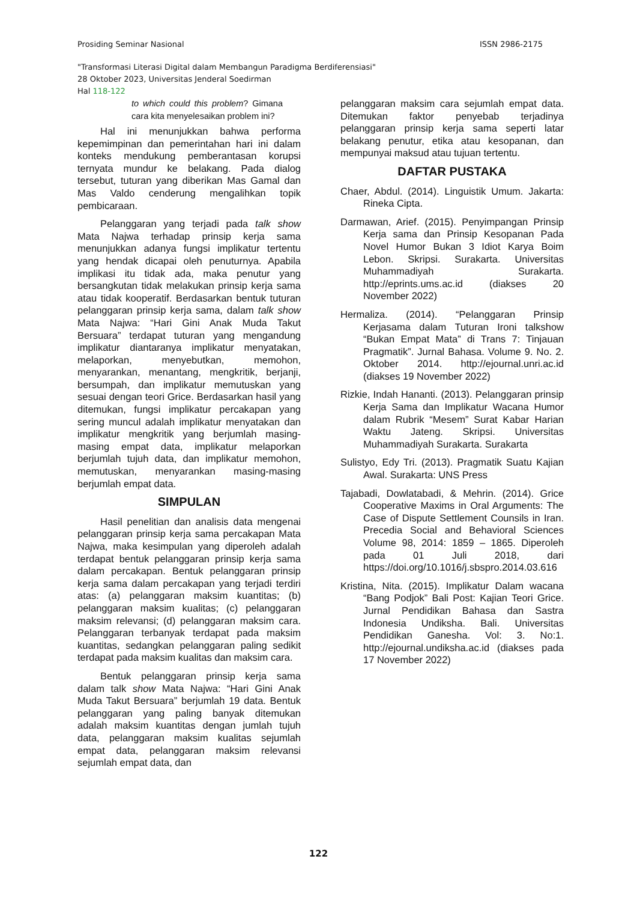Prosiding Seminar Nasional ISSN 2986-2175
"Transformasi Literasi Digital dalam Membangun Paradigma Berdiferensiasi"
28 Oktober 2023, Universitas Jenderal Soedirman
Hal 118-122
to which could this problem? Gimana cara kita menyelesaikan problem ini?
Hal ini menunjukkan bahwa performa kepemimpinan dan pemerintahan hari ini dalam konteks mendukung pemberantasan korupsi ternyata mundur ke belakang. Pada dialog tersebut, tuturan yang diberikan Mas Gamal dan Mas Valdo cenderung mengalihkan topik pembicaraan.
Pelanggaran yang terjadi pada talk show Mata Najwa terhadap prinsip kerja sama menunjukkan adanya fungsi implikatur tertentu yang hendak dicapai oleh penuturnya. Apabila implikasi itu tidak ada, maka penutur yang bersangkutan tidak melakukan prinsip kerja sama atau tidak kooperatif. Berdasarkan bentuk tuturan pelanggaran prinsip kerja sama, dalam talk show Mata Najwa: “Hari Gini Anak Muda Takut Bersuara” terdapat tuturan yang mengandung implikatur diantaranya implikatur menyatakan, melaporkan, menyebutkan, memohon, menyarankan, menantang, mengkritik, berjanji, bersumpah, dan implikatur memutuskan yang sesuai dengan teori Grice. Berdasarkan hasil yang ditemukan, fungsi implikatur percakapan yang sering muncul adalah implikatur menyatakan dan implikatur mengkritik yang berjumlah masing-masing empat data, implikatur melaporkan berjumlah tujuh data, dan implikatur memohon, memutuskan, menyarankan masing-masing berjumlah empat data.
SIMPULAN
Hasil penelitian dan analisis data mengenai pelanggaran prinsip kerja sama percakapan Mata Najwa, maka kesimpulan yang diperoleh adalah terdapat bentuk pelanggaran prinsip kerja sama dalam percakapan. Bentuk pelanggaran prinsip kerja sama dalam percakapan yang terjadi terdiri atas: (a) pelanggaran maksim kuantitas; (b) pelanggaran maksim kualitas; (c) pelanggaran maksim relevansi; (d) pelanggaran maksim cara. Pelanggaran terbanyak terdapat pada maksim kuantitas, sedangkan pelanggaran paling sedikit terdapat pada maksim kualitas dan maksim cara.
Bentuk pelanggaran prinsip kerja sama dalam talk show Mata Najwa: “Hari Gini Anak Muda Takut Bersuara” berjumlah 19 data. Bentuk pelanggaran yang paling banyak ditemukan adalah maksim kuantitas dengan jumlah tujuh data, pelanggaran maksim kualitas sejumlah empat data, pelanggaran maksim relevansi sejumlah empat data, dan
pelanggaran maksim cara sejumlah empat data. Ditemukan faktor penyebab terjadinya pelanggaran prinsip kerja sama seperti latar belakang penutur, etika atau kesopanan, dan mempunyai maksud atau tujuan tertentu.
DAFTAR PUSTAKA
Chaer, Abdul. (2014). Linguistik Umum. Jakarta: Rineka Cipta.
Darmawan, Arief. (2015). Penyimpangan Prinsip Kerja sama dan Prinsip Kesopanan Pada Novel Humor Bukan 3 Idiot Karya Boim Lebon. Skripsi. Surakarta. Universitas Muhammadiyah Surakarta. http://eprints.ums.ac.id (diakses 20 November 2022)
Hermaliza. (2014). “Pelanggaran Prinsip Kerjasama dalam Tuturan Ironi talkshow “Bukan Empat Mata” di Trans 7: Tinjauan Pragmatik”. Jurnal Bahasa. Volume 9. No. 2. Oktober 2014. http://ejournal.unri.ac.id (diakses 19 November 2022)
Rizkie, Indah Hananti. (2013). Pelanggaran prinsip Kerja Sama dan Implikatur Wacana Humor dalam Rubrik “Mesem” Surat Kabar Harian Waktu Jateng. Skripsi. Universitas Muhammadiyah Surakarta. Surakarta
Sulistyo, Edy Tri. (2013). Pragmatik Suatu Kajian Awal. Surakarta: UNS Press
Tajabadi, Dowlatabadi, & Mehrin. (2014). Grice Cooperative Maxims in Oral Arguments: The Case of Dispute Settlement Counsils in Iran. Precedia Social and Behavioral Sciences Volume 98, 2014: 1859 – 1865. Diperoleh pada 01 Juli 2018, dari https://doi.org/10.1016/j.sbspro.2014.03.616
Kristina, Nita. (2015). Implikatur Dalam wacana “Bang Podjok” Bali Post: Kajian Teori Grice. Jurnal Pendidikan Bahasa dan Sastra Indonesia Undiksha. Bali. Universitas Pendidikan Ganesha. Vol: 3. No:1. http://ejournal.undiksha.ac.id (diakses pada 17 November 2022)
122